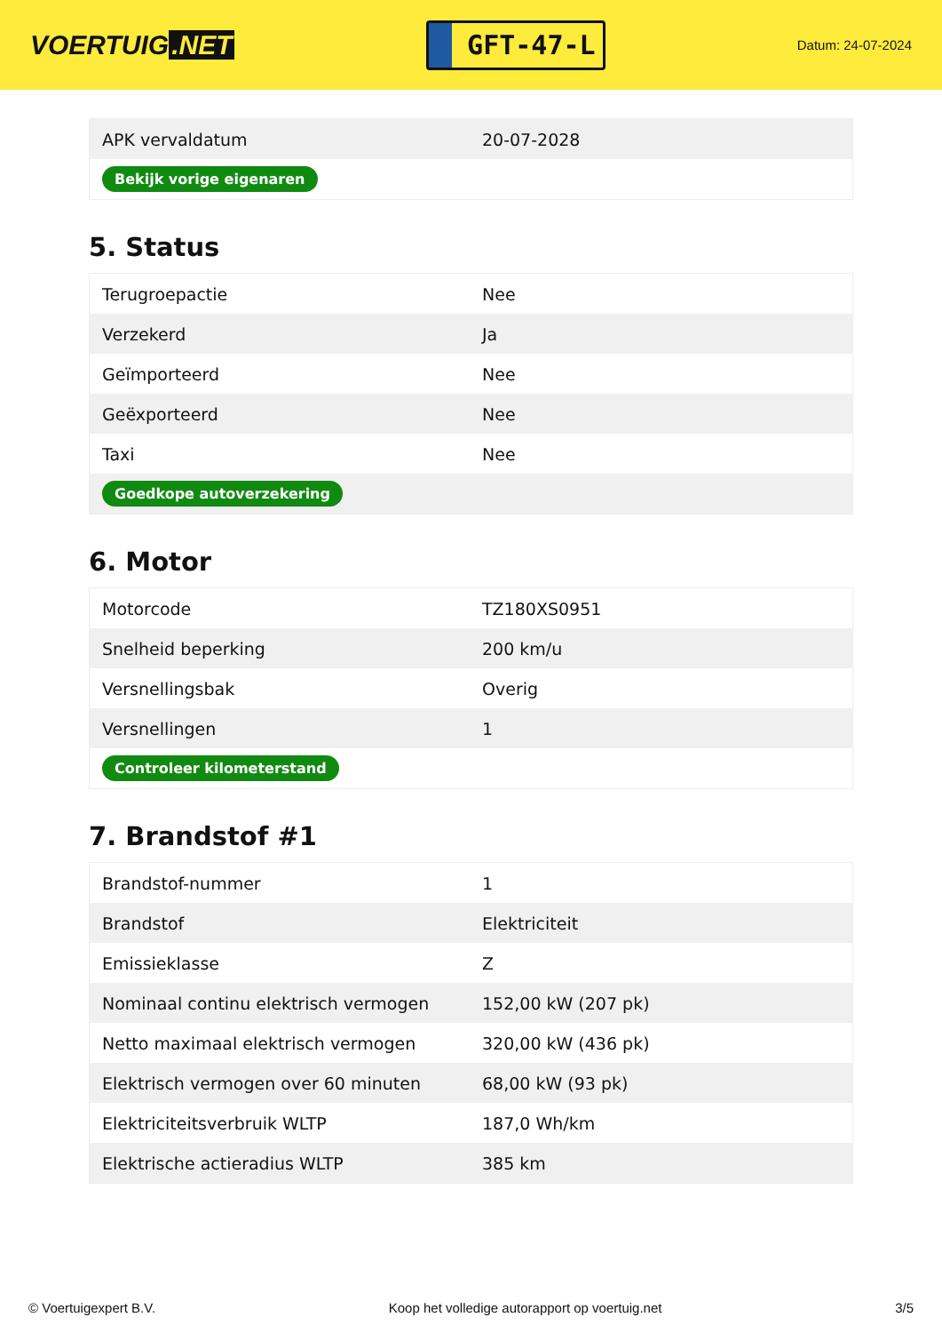VOERTUIG.NET
GFT-47-L
Datum: 24-07-2024
| APK vervaldatum | 20-07-2028 |
| Bekijk vorige eigenaren | |
5. Status
| Terugroepactie | Nee |
| Verzekerd | Ja |
| Geïmporteerd | Nee |
| Geëxporteerd | Nee |
| Taxi | Nee |
| Goedkope autoverzekering | |
6. Motor
| Motorcode | TZ180XS0951 |
| Snelheid beperking | 200 km/u |
| Versnellingsbak | Overig |
| Versnellingen | 1 |
| Controleer kilometerstand | |
7. Brandstof #1
| Brandstof-nummer | 1 |
| Brandstof | Elektriciteit |
| Emissieklasse | Z |
| Nominaal continu elektrisch vermogen | 152,00 kW (207 pk) |
| Netto maximaal elektrisch vermogen | 320,00 kW (436 pk) |
| Elektrisch vermogen over 60 minuten | 68,00 kW (93 pk) |
| Elektriciteitsverbruik WLTP | 187,0 Wh/km |
| Elektrische actieradius WLTP | 385 km |
© Voertuigexpert B.V. Koop het volledige autorapport op voertuig.net 3/5